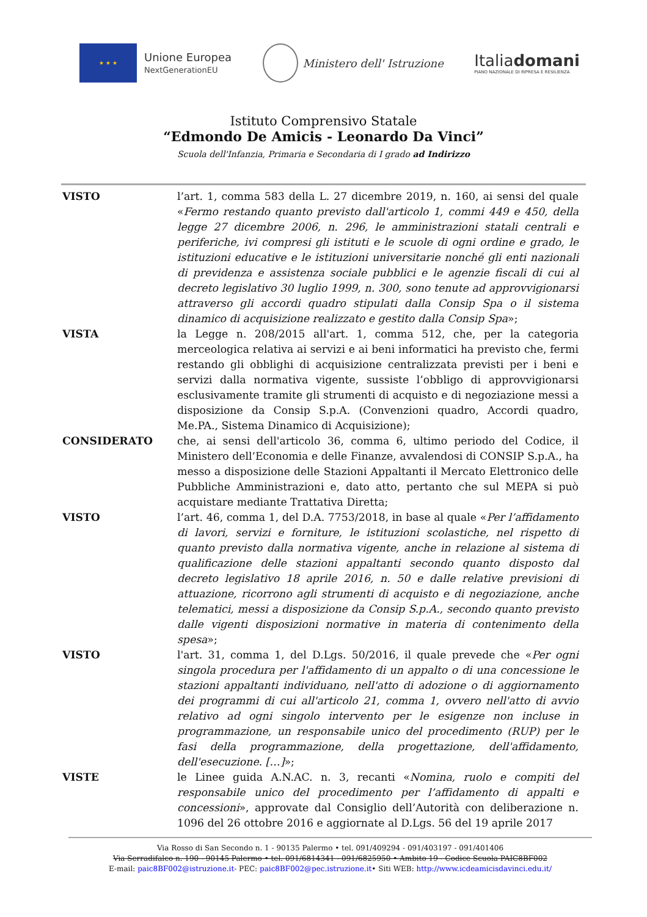★ ★ ★
Unione Europea
NextGenerationEU
Ministero dell' Istruzione
Italiadomani
PIANO NAZIONALE DI RIPRESA E RESILIENZA
Istituto Comprensivo Statale
“Edmondo De Amicis - Leonardo Da Vinci”
Scuola dell'Infanzia, Primaria e Secondaria di I grado ad Indirizzo
VISTO l’art. 1, comma 583 della L. 27 dicembre 2019, n. 160, ai sensi del quale «Fermo restando quanto previsto dall'articolo 1, commi 449 e 450, della legge 27 dicembre 2006, n. 296, le amministrazioni statali centrali e periferiche, ivi compresi gli istituti e le scuole di ogni ordine e grado, le istituzioni educative e le istituzioni universitarie nonché gli enti nazionali di previdenza e assistenza sociale pubblici e le agenzie fiscali di cui al decreto legislativo 30 luglio 1999, n. 300, sono tenute ad approvvigionarsi attraverso gli accordi quadro stipulati dalla Consip Spa o il sistema dinamico di acquisizione realizzato e gestito dalla Consip Spa»;
VISTA la Legge n. 208/2015 all'art. 1, comma 512, che, per la categoria merceologica relativa ai servizi e ai beni informatici ha previsto che, fermi restando gli obblighi di acquisizione centralizzata previsti per i beni e servizi dalla normativa vigente, sussiste l’obbligo di approvvigionarsi esclusivamente tramite gli strumenti di acquisto e di negoziazione messi a disposizione da Consip S.p.A. (Convenzioni quadro, Accordi quadro, Me.PA., Sistema Dinamico di Acquisizione);
CONSIDERATO che, ai sensi dell'articolo 36, comma 6, ultimo periodo del Codice, il Ministero dell’Economia e delle Finanze, avvalendosi di CONSIP S.p.A., ha messo a disposizione delle Stazioni Appaltanti il Mercato Elettronico delle Pubbliche Amministrazioni e, dato atto, pertanto che sul MEPA si può acquistare mediante Trattativa Diretta;
VISTO l’art. 46, comma 1, del D.A. 7753/2018, in base al quale «Per l’affidamento di lavori, servizi e forniture, le istituzioni scolastiche, nel rispetto di quanto previsto dalla normativa vigente, anche in relazione al sistema di qualificazione delle stazioni appaltanti secondo quanto disposto dal decreto legislativo 18 aprile 2016, n. 50 e dalle relative previsioni di attuazione, ricorrono agli strumenti di acquisto e di negoziazione, anche telematici, messi a disposizione da Consip S.p.A., secondo quanto previsto dalle vigenti disposizioni normative in materia di contenimento della spesa»;
VISTO l'art. 31, comma 1, del D.Lgs. 50/2016, il quale prevede che «Per ogni singola procedura per l'affidamento di un appalto o di una concessione le stazioni appaltanti individuano, nell'atto di adozione o di aggiornamento dei programmi di cui all'articolo 21, comma 1, ovvero nell'atto di avvio relativo ad ogni singolo intervento per le esigenze non incluse in programmazione, un responsabile unico del procedimento (RUP) per le fasi della programmazione, della progettazione, dell'affidamento, dell'esecuzione. […]»;
VISTE le Linee guida A.N.AC. n. 3, recanti «Nomina, ruolo e compiti del responsabile unico del procedimento per l’affidamento di appalti e concessioni», approvate dal Consiglio dell’Autorità con deliberazione n. 1096 del 26 ottobre 2016 e aggiornate al D.Lgs. 56 del 19 aprile 2017
Via Rosso di San Secondo n. 1 - 90135 Palermo • tel. 091/409294 - 091/403197 - 091/401406
Via Serradifalco n. 190 - 90145 Palermo • tel. 091/6814341 - 091/6825950 • Ambito 19 - Codice Scuola PAIC8BF002
E-mail: paic8BF002@istruzione.it- PEC: paic8BF002@pec.istruzione.it• Siti WEB: http://www.icdeamicisdavinci.edu.it/